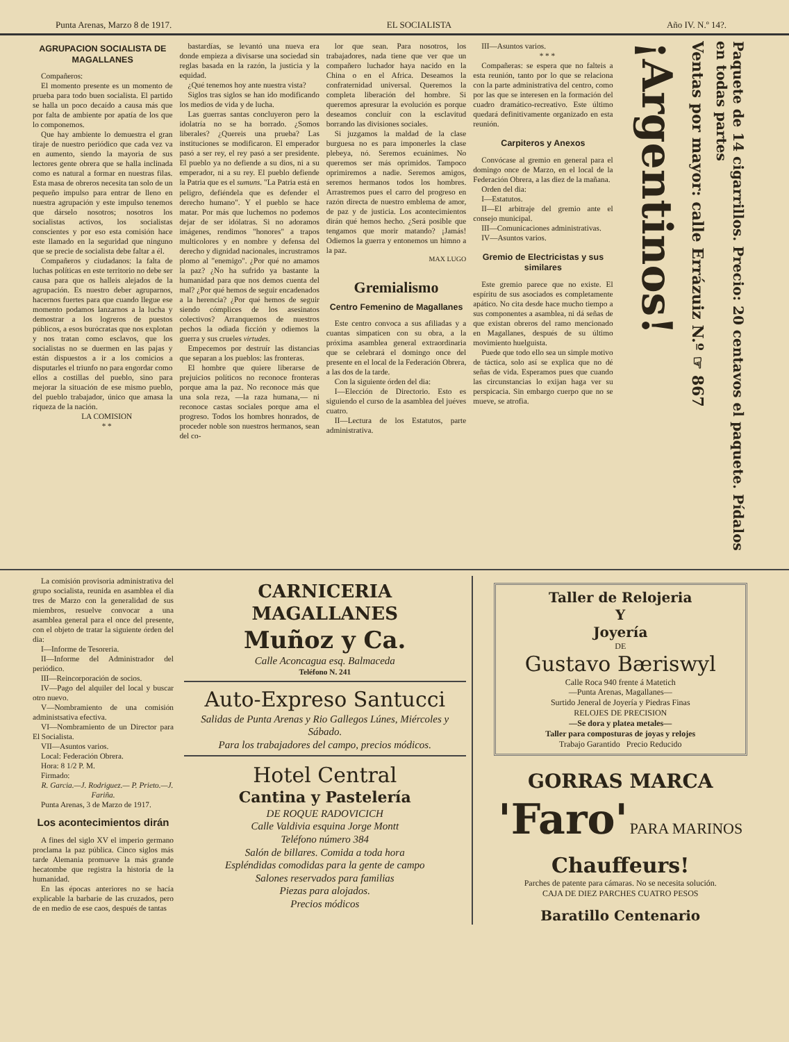Punta Arenas, Marzo 8 de 1917. EL SOCIALISTA Año IV. N.º 14?.
AGRUPACION SOCIALISTA DE MAGALLANES
Compañeros:
El momento presente es un momento de prueba para todo buen socialista. El partido se halla un poco decaído a causa más que por falta de ambiente por apatía de los que lo componemos.
Que hay ambiente lo demuestra el gran tiraje de nuestro periódico que cada vez va en aumento, siendo la mayoria de sus lectores gente obrera que se halla inclinada como es natural a formar en nuestras filas. Esta masa de obreros necesita tan solo de un pequeño impulso para entrar de lleno en nuestra agrupación y este impulso tenemos que dárselo nosotros; nosotros los socialistas activos, los socialistas conscientes y por eso esta comisión hace este llamado en la seguridad que ninguno que se precie de socialista debe faltar a él.
Compañeros y ciudadanos: la falta de luchas políticas en este territorio no debe ser causa para que os halleis alejados de la agrupación. Es nuestro deber agruparnos, hacernos fuertes para que cuando llegue ese momento podamos lanzarnos a la lucha y demostrar a los logreros de puestos públicos, a esos burócratas que nos explotan y nos tratan como esclavos, que los socialistas no se duermen en las pajas y están dispuestos a ir a los comicios a disputarles el triunfo no para engordar como ellos a costillas del pueblo, sino para mejorar la situación de ese mismo pueblo, del pueblo trabajador, único que amasa la riqueza de la nación.
LA COMISION
* *
bastardías, se levantó una nueva era donde empieza a divisarse una sociedad sin reglas basada en la razón, la justicia y la equidad.
¿Qué tenemos hoy ante nuestra vista?
Siglos tras siglos se han ido modificando los medios de vida y de lucha.
Las guerras santas concluyeron pero la idolatría no se ha borrado. ¿Somos liberales? ¿Quereis una prueba? Las instituciones se modificaron. El emperador pasó a ser rey, el rey pasó a ser presidente. El pueblo ya no defiende a su dios, ni a su emperador, ni a su rey. El pueblo defiende la Patria que es el sumuns. "La Patria está en peligro, defiéndela que es defender el derecho humano". Y el pueblo se hace matar. Por más que luchemos no podemos dejar de ser idólatras. Si no adoramos imágenes, rendimos "honores" a trapos multicolores y en nombre y defensa del derecho y dignidad nacionales, incrustramos plomo al "enemigo". ¿Por qué no amamos la paz? ¿No ha sufrido ya bastante la humanidad para que nos demos cuenta del mal? ¿Por qué hemos de seguir encadenados a la herencia? ¿Por qué hemos de seguir siendo cómplices de los asesinatos colectivos? Arranquemos de nuestros pechos la odiada ficción y odiemos la guerra y sus crueles virtudes.
Empecemos por destruír las distancias que separan a los pueblos: las fronteras.
El hombre que quiere liberarse de prejuicios políticos no reconoce fronteras porque ama la paz. No reconoce más que una sola reza, —la raza humana,— ni reconoce castas sociales porque ama el progreso. Todos los hombres honrados, de proceder noble son nuestros hermanos, sean del co-
lor que sean. Para nosotros, los trabajadores, nada tiene que ver que un compañero luchador haya nacido en la China o en el Africa. Deseamos la confraternidad universal. Queremos la completa liberación del hombre. Si queremos apresurar la evolución es porque deseamos concluír con la esclavitud borrando las divisiones sociales.
Si juzgamos la maldad de la clase burguesa no es para imponerles la clase plebeya, nó. Seremos ecuánimes. No queremos ser más oprimidos. Tampoco oprimiremos a nadie. Seremos amigos, seremos hermanos todos los hombres. Arrastremos pues el carro del progreso en razón directa de nuestro emblema de amor, de paz y de justicia. Los acontecimientos dirán qué hemos hecho. ¿Será posible que tengamos que morir matando? ¡Jamás! Odiemos la guerra y entonemos un himno a la paz.
MAX LUGO
Gremialismo
Centro Femenino de Magallanes
Este centro convoca a sus afiliadas y a cuantas simpaticen con su obra, a la próxima asamblea general extraordinaria que se celebrará el domingo once del presente en el local de la Federación Obrera, a las dos de la tarde.
Con la siguiente órden del dia:
I—Elección de Directorio. Esto es siguiendo el curso de la asamblea del juéves cuatro.
II—Lectura de los Estatutos, parte administrativa.
III—Asuntos varios.
* * *
Compañeras: se espera que no falteis a esta reunión, tanto por lo que se relaciona con la parte administrativa del centro, como por las que se interesen en la formación del cuadro dramático-recreativo. Este último quedará definitivamente organizado en esta reunión.
Carpiteros y Anexos
Convócase al gremio en general para el domingo once de Marzo, en el local de la Federación Obrera, a las diez de la mañana.
Orden del dia:
I—Estatutos.
II—El arbitraje del gremio ante el consejo municipal.
III—Comunicaciones administrativas.
IV—Asuntos varios.
Gremio de Electricistas y sus similares
Este gremio parece que no existe. El espíritu de sus asociados es completamente apático. No cita desde hace mucho tiempo a sus componentes a asamblea, ni dá señas de que existan obreros del ramo mencionado en Magallanes, después de su último movimiento huelguista.
Puede que todo ello sea un simple motivo de táctica, solo así se explica que no dé señas de vida. Esperamos pues que cuando las circunstancias lo exijan haga ver su perspicacia. Sin embargo cuerpo que no se mueve, se atrofia.
¡Argentinos!
Ventas por mayor: calle Errázuiz N.º ☞ 867
Paquete de 14 cigarrillos. Precio: 20 centavos el paquete. Pídalos en todas partes
La comisión provisoria administrativa del grupo socialista, reunida en asamblea el dia tres de Marzo con la generalidad de sus miembros, resuelve convocar a una asamblea general para el once del presente, con el objeto de tratar la siguiente órden del dia:
I—Informe de Tesoreria.
II—Informe del Administrador del periódico.
III—Reincorporación de socios.
IV—Pago del alquiler del local y buscar otro nuevo.
V—Nombramiento de una comisión administsativa efectiva.
VI—Nombramiento de un Director para El Socialista.
VII—Asuntos varios.
Local: Federación Obrera.
Hora: 8 1/2 P. M.
Firmado:
R. Garcia.—J. Rodriguez.— P. Prieto.—J. Fariña.
Punta Arenas, 3 de Marzo de 1917.
Los acontecimientos dirán
A fines del siglo XV el imperio germano proclama la paz pública. Cinco siglos más tarde Alemania promueve la más grande hecatombe que registra la historia de la humanidad.
En las épocas anteriores no se hacía explicable la barbarie de las cruzados, pero de en medio de ese caos, después de tantas
CARNICERIA MAGALLANES
Muñoz y Ca.
Calle Aconcagua esq. Balmaceda
Teléfono N. 241
Auto-Expreso Santucci
Salidas de Punta Arenas y Rio Gallegos Lúnes, Miércoles y Sábado.
Para los trabajadores del campo, precios módicos.
Hotel Central
Cantina y Pastelería
DE ROQUE RADOVICICH
Calle Valdivia esquina Jorge Montt
Teléfono número 384
Salón de billares. Comida a toda hora
Espléndidas comodidas para la gente de campo
Salones reservados para familias
Piezas para alojados.
Precios módicos
Taller de Relojeria
Y
Joyería
DE
Gustavo Bæriswyl
Calle Roca 940 frente á Matetich
—Punta Arenas, Magallanes—
Surtido Jeneral de Joyería y Piedras Finas
RELOJES DE PRECISION
—Se dora y platea metales—
Taller para composturas de joyas y relojes
Trabajo Garantido Precio Reducido
GORRAS MARCA
'Faro' PARA MARINOS
Chauffeurs!
Parches de patente para cámaras. No se necesita solución.
CAJA DE DIEZ PARCHES CUATRO PESOS
Baratillo Centenario